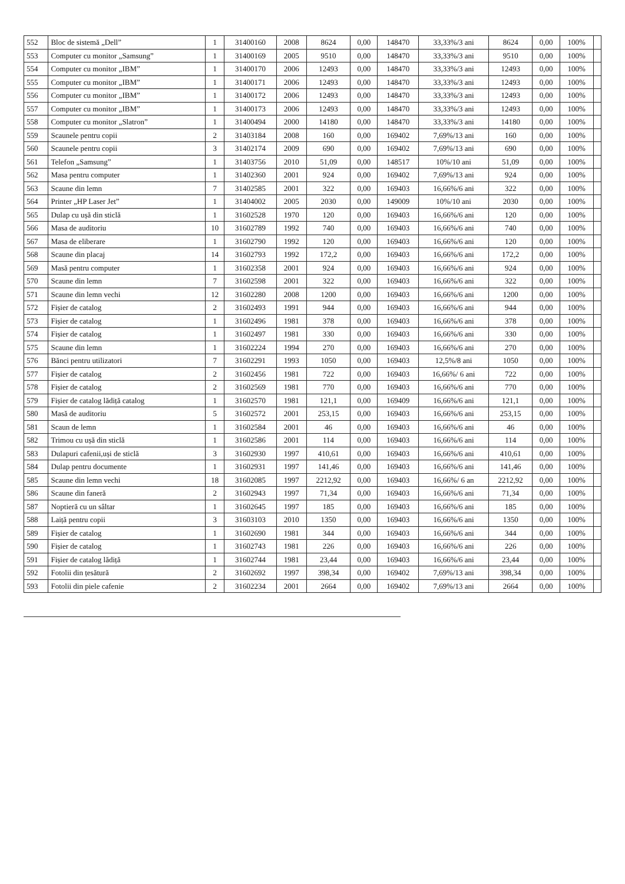| 552 | Bloc de sistemă „Dell” | 1 | 31400160 | 2008 | 8624 | 0,00 | 148470 | 33,33%/3 ani | 8624 | 0,00 | 100% | |
| 553 | Computer cu monitor „Samsung” | 1 | 31400169 | 2005 | 9510 | 0,00 | 148470 | 33,33%/3 ani | 9510 | 0,00 | 100% | |
| 554 | Computer cu monitor „IBM” | 1 | 31400170 | 2006 | 12493 | 0,00 | 148470 | 33,33%/3 ani | 12493 | 0,00 | 100% | |
| 555 | Computer cu monitor „IBM” | 1 | 31400171 | 2006 | 12493 | 0,00 | 148470 | 33,33%/3 ani | 12493 | 0,00 | 100% | |
| 556 | Computer cu monitor „IBM” | 1 | 31400172 | 2006 | 12493 | 0,00 | 148470 | 33,33%/3 ani | 12493 | 0,00 | 100% | |
| 557 | Computer cu monitor „IBM” | 1 | 31400173 | 2006 | 12493 | 0,00 | 148470 | 33,33%/3 ani | 12493 | 0,00 | 100% | |
| 558 | Computer cu monitor „Slatron” | 1 | 31400494 | 2000 | 14180 | 0,00 | 148470 | 33,33%/3 ani | 14180 | 0,00 | 100% | |
| 559 | Scaunele pentru copii | 2 | 31403184 | 2008 | 160 | 0,00 | 169402 | 7,69%/13 ani | 160 | 0,00 | 100% | |
| 560 | Scaunele pentru copii | 3 | 31402174 | 2009 | 690 | 0,00 | 169402 | 7,69%/13 ani | 690 | 0,00 | 100% | |
| 561 | Telefon „Samsung” | 1 | 31403756 | 2010 | 51,09 | 0,00 | 148517 | 10%/10 ani | 51,09 | 0,00 | 100% | |
| 562 | Masa pentru computer | 1 | 31402360 | 2001 | 924 | 0,00 | 169402 | 7,69%/13 ani | 924 | 0,00 | 100% | |
| 563 | Scaune din lemn | 7 | 31402585 | 2001 | 322 | 0,00 | 169403 | 16,66%/6 ani | 322 | 0,00 | 100% | |
| 564 | Printer „HP Laser Jet” | 1 | 31404002 | 2005 | 2030 | 0,00 | 149009 | 10%/10 ani | 2030 | 0,00 | 100% | |
| 565 | Dulap cu ușă din sticlă | 1 | 31602528 | 1970 | 120 | 0,00 | 169403 | 16,66%/6 ani | 120 | 0,00 | 100% | |
| 566 | Masa de auditoriu | 10 | 31602789 | 1992 | 740 | 0,00 | 169403 | 16,66%/6 ani | 740 | 0,00 | 100% | |
| 567 | Masa de eliberare | 1 | 31602790 | 1992 | 120 | 0,00 | 169403 | 16,66%/6 ani | 120 | 0,00 | 100% | |
| 568 | Scaune din placaj | 14 | 31602793 | 1992 | 172,2 | 0,00 | 169403 | 16,66%/6 ani | 172,2 | 0,00 | 100% | |
| 569 | Masă pentru computer | 1 | 31602358 | 2001 | 924 | 0,00 | 169403 | 16,66%/6 ani | 924 | 0,00 | 100% | |
| 570 | Scaune din lemn | 7 | 31602598 | 2001 | 322 | 0,00 | 169403 | 16,66%/6 ani | 322 | 0,00 | 100% | |
| 571 | Scaune din lemn vechi | 12 | 31602280 | 2008 | 1200 | 0,00 | 169403 | 16,66%/6 ani | 1200 | 0,00 | 100% | |
| 572 | Fișier de catalog | 2 | 31602493 | 1991 | 944 | 0,00 | 169403 | 16,66%/6 ani | 944 | 0,00 | 100% | |
| 573 | Fișier de catalog | 1 | 31602496 | 1981 | 378 | 0,00 | 169403 | 16,66%/6 ani | 378 | 0,00 | 100% | |
| 574 | Fișier de catalog | 1 | 31602497 | 1981 | 330 | 0,00 | 169403 | 16,66%/6 ani | 330 | 0,00 | 100% | |
| 575 | Scaune din lemn | 1 | 31602224 | 1994 | 270 | 0,00 | 169403 | 16,66%/6 ani | 270 | 0,00 | 100% | |
| 576 | Bănci pentru utilizatori | 7 | 31602291 | 1993 | 1050 | 0,00 | 169403 | 12,5%/8 ani | 1050 | 0,00 | 100% | |
| 577 | Fișier de catalog | 2 | 31602456 | 1981 | 722 | 0,00 | 169403 | 16,66%/ 6 ani | 722 | 0,00 | 100% | |
| 578 | Fișier de catalog | 2 | 31602569 | 1981 | 770 | 0,00 | 169403 | 16,66%/6 ani | 770 | 0,00 | 100% | |
| 579 | Fișier de catalog lădiță catalog | 1 | 31602570 | 1981 | 121,1 | 0,00 | 169409 | 16,66%/6 ani | 121,1 | 0,00 | 100% | |
| 580 | Masă de auditoriu | 5 | 31602572 | 2001 | 253,15 | 0,00 | 169403 | 16,66%/6 ani | 253,15 | 0,00 | 100% | |
| 581 | Scaun de lemn | 1 | 31602584 | 2001 | 46 | 0,00 | 169403 | 16,66%/6 ani | 46 | 0,00 | 100% | |
| 582 | Trimou cu ușă din sticlă | 1 | 31602586 | 2001 | 114 | 0,00 | 169403 | 16,66%/6 ani | 114 | 0,00 | 100% | |
| 583 | Dulapuri cafenii,uși de sticlă | 3 | 31602930 | 1997 | 410,61 | 0,00 | 169403 | 16,66%/6 ani | 410,61 | 0,00 | 100% | |
| 584 | Dulap pentru documente | 1 | 31602931 | 1997 | 141,46 | 0,00 | 169403 | 16,66%/6 ani | 141,46 | 0,00 | 100% | |
| 585 | Scaune din lemn vechi | 18 | 31602085 | 1997 | 2212,92 | 0,00 | 169403 | 16,66%/ 6 an | 2212,92 | 0,00 | 100% | |
| 586 | Scaune din faneră | 2 | 31602943 | 1997 | 71,34 | 0,00 | 169403 | 16,66%/6 ani | 71,34 | 0,00 | 100% | |
| 587 | Noptieră cu un sâltar | 1 | 31602645 | 1997 | 185 | 0,00 | 169403 | 16,66%/6 ani | 185 | 0,00 | 100% | |
| 588 | Laiță pentru copii | 3 | 31603103 | 2010 | 1350 | 0,00 | 169403 | 16,66%/6 ani | 1350 | 0,00 | 100% | |
| 589 | Fișier de catalog | 1 | 31602690 | 1981 | 344 | 0,00 | 169403 | 16,66%/6 ani | 344 | 0,00 | 100% | |
| 590 | Fișier de catalog | 1 | 31602743 | 1981 | 226 | 0,00 | 169403 | 16,66%/6 ani | 226 | 0,00 | 100% | |
| 591 | Fișier de catalog lădiță | 1 | 31602744 | 1981 | 23,44 | 0,00 | 169403 | 16,66%/6 ani | 23,44 | 0,00 | 100% | |
| 592 | Fotolii din țesătură | 2 | 31602692 | 1997 | 398,34 | 0,00 | 169402 | 7,69%/13 ani | 398,34 | 0,00 | 100% | |
| 593 | Fotolii din piele cafenie | 2 | 31602234 | 2001 | 2664 | 0,00 | 169402 | 7,69%/13 ani | 2664 | 0,00 | 100% | |